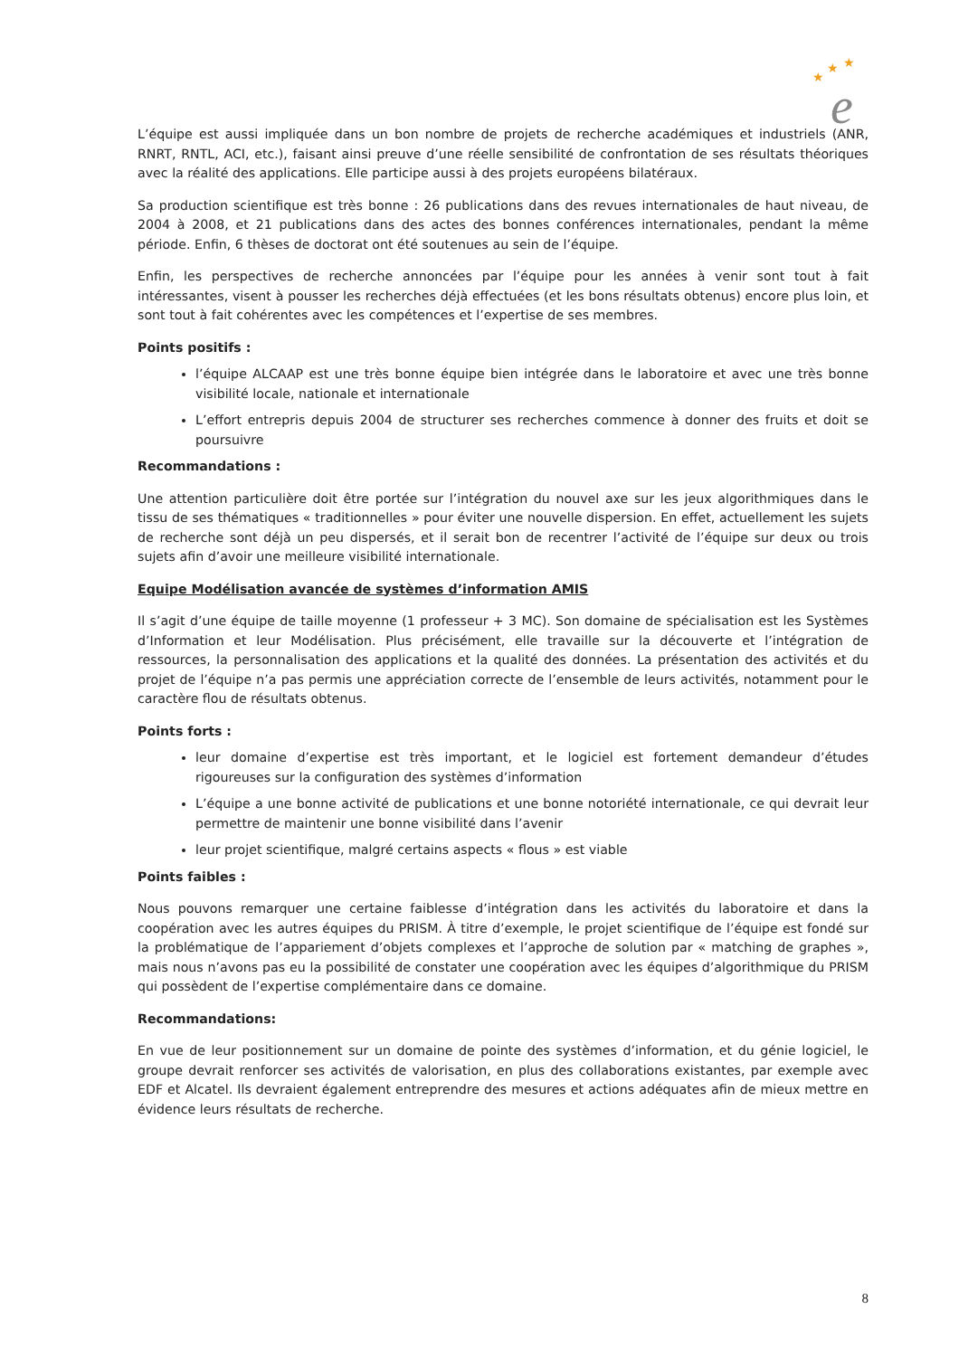★
★
★
e
L’équipe est aussi impliquée dans un bon nombre de projets de recherche académiques et industriels (ANR, RNRT, RNTL, ACI, etc.), faisant ainsi preuve d’une réelle sensibilité de confrontation de ses résultats théoriques avec la réalité des applications. Elle participe aussi à des projets européens bilatéraux.
Sa production scientifique est très bonne : 26 publications dans des revues internationales de haut niveau, de 2004 à 2008, et 21 publications dans des actes des bonnes conférences internationales, pendant la même période. Enfin, 6 thèses de doctorat ont été soutenues au sein de l’équipe.
Enfin, les perspectives de recherche annoncées par l’équipe pour les années à venir sont tout à fait intéressantes, visent à pousser les recherches déjà effectuées (et les bons résultats obtenus) encore plus loin, et sont tout à fait cohérentes avec les compétences et l’expertise de ses membres.
Points positifs :
l’équipe ALCAAP est une très bonne équipe bien intégrée dans le laboratoire et avec une très bonne visibilité locale, nationale et internationale
L’effort entrepris depuis 2004 de structurer ses recherches commence à donner des fruits et doit se poursuivre
Recommandations :
Une attention particulière doit être portée sur l’intégration du nouvel axe sur les jeux algorithmiques dans le tissu de ses thématiques « traditionnelles » pour éviter une nouvelle dispersion. En effet, actuellement les sujets de recherche sont déjà un peu dispersés, et il serait bon de recentrer l’activité de l’équipe sur deux ou trois sujets afin d’avoir une meilleure visibilité internationale.
Equipe Modélisation avancée de systèmes d’information AMIS
Il s’agit d’une équipe de taille moyenne (1 professeur + 3 MC). Son domaine de spécialisation est les Systèmes d’Information et leur Modélisation. Plus précisément, elle travaille sur la découverte et l’intégration de ressources, la personnalisation des applications et la qualité des données. La présentation des activités et du projet de l’équipe n’a pas permis une appréciation correcte de l’ensemble de leurs activités, notamment pour le caractère flou de résultats obtenus.
Points forts :
leur domaine d’expertise est très important, et le logiciel est fortement demandeur d’études rigoureuses sur la configuration des systèmes d’information
L’équipe a une bonne activité de publications et une bonne notoriété internationale, ce qui devrait leur permettre de maintenir une bonne visibilité dans l’avenir
leur projet scientifique, malgré certains aspects « flous » est viable
Points faibles :
Nous pouvons remarquer une certaine faiblesse d’intégration dans les activités du laboratoire et dans la coopération avec les autres équipes du PRISM. À titre d’exemple, le projet scientifique de l’équipe est fondé sur la problématique de l’appariement d’objets complexes et l’approche de solution par « matching de graphes », mais nous n’avons pas eu la possibilité de constater une coopération avec les équipes d’algorithmique du PRISM qui possèdent de l’expertise complémentaire dans ce domaine.
Recommandations:
En vue de leur positionnement sur un domaine de pointe des systèmes d’information, et du génie logiciel, le groupe devrait renforcer ses activités de valorisation, en plus des collaborations existantes, par exemple avec EDF et Alcatel. Ils devraient également entreprendre des mesures et actions adéquates afin de mieux mettre en évidence leurs résultats de recherche.
8